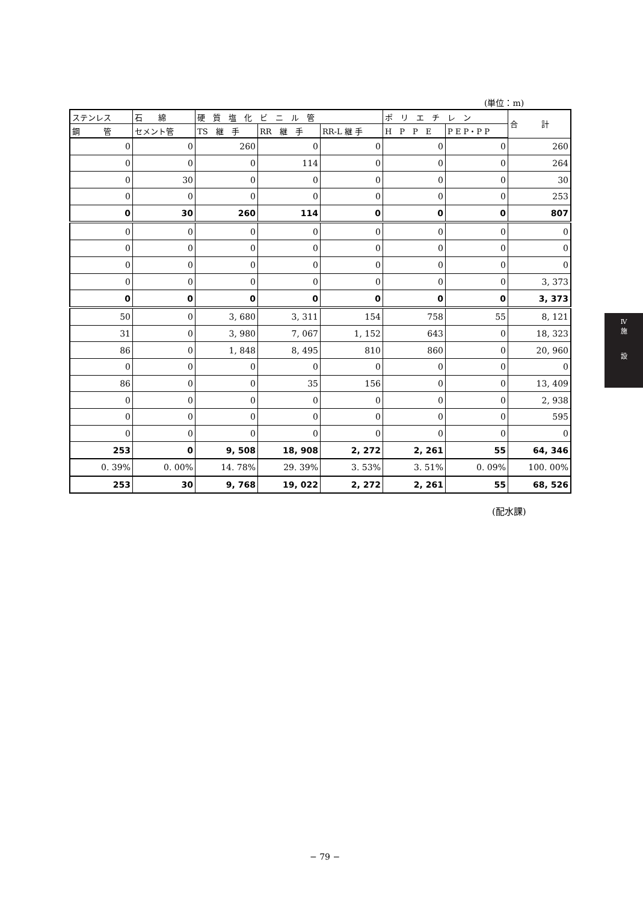(単位：m)
| ステンレス | 石 綿 | 硬 質 塩 化 ビ ニ ル 管 | | | ポ リ エ チ レ ン | | 合 計 |
| --- | --- | --- | --- | --- | --- | --- | --- |
| 鋼 管 | セメント管 | TS 継 手 | RR 継 手 | RR-L 継 手 | H P P E | P E P・P P | |
| 0 | 0 | 260 | 0 | 0 | 0 | 0 | 260 |
| 0 | 0 | 0 | 114 | 0 | 0 | 0 | 264 |
| 0 | 30 | 0 | 0 | 0 | 0 | 0 | 30 |
| 0 | 0 | 0 | 0 | 0 | 0 | 0 | 253 |
| 0 | 30 | 260 | 114 | 0 | 0 | 0 | 807 |
| 0 | 0 | 0 | 0 | 0 | 0 | 0 | 0 |
| 0 | 0 | 0 | 0 | 0 | 0 | 0 | 0 |
| 0 | 0 | 0 | 0 | 0 | 0 | 0 | 0 |
| 0 | 0 | 0 | 0 | 0 | 0 | 0 | 3, 373 |
| 0 | 0 | 0 | 0 | 0 | 0 | 0 | 3, 373 |
| 50 | 0 | 3, 680 | 3, 311 | 154 | 758 | 55 | 8, 121 |
| 31 | 0 | 3, 980 | 7, 067 | 1, 152 | 643 | 0 | 18, 323 |
| 86 | 0 | 1, 848 | 8, 495 | 810 | 860 | 0 | 20, 960 |
| 0 | 0 | 0 | 0 | 0 | 0 | 0 | 0 |
| 86 | 0 | 0 | 35 | 156 | 0 | 0 | 13, 409 |
| 0 | 0 | 0 | 0 | 0 | 0 | 0 | 2, 938 |
| 0 | 0 | 0 | 0 | 0 | 0 | 0 | 595 |
| 0 | 0 | 0 | 0 | 0 | 0 | 0 | 0 |
| 253 | 0 | 9, 508 | 18, 908 | 2, 272 | 2, 261 | 55 | 64, 346 |
| 0. 39% | 0. 00% | 14. 78% | 29. 39% | 3. 53% | 3. 51% | 0. 09% | 100. 00% |
| 253 | 30 | 9, 768 | 19, 022 | 2, 272 | 2, 261 | 55 | 68, 526 |
(配水課)
Ⅳ
施
設
− 79 −